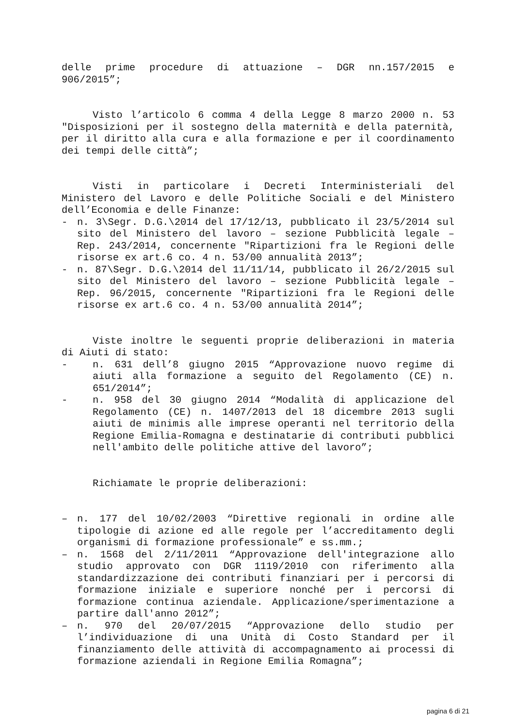delle prime procedure di attuazione – DGR nn.157/2015 e 906/2015”;
Visto l’articolo 6 comma 4 della Legge 8 marzo 2000 n. 53 "Disposizioni per il sostegno della maternità e della paternità, per il diritto alla cura e alla formazione e per il coordinamento dei tempi delle città”;
Visti in particolare i Decreti Interministeriali del Ministero del Lavoro e delle Politiche Sociali e del Ministero dell’Economia e delle Finanze:
- n. 3\Segr. D.G.\2014 del 17/12/13, pubblicato il 23/5/2014 sul sito del Ministero del lavoro – sezione Pubblicità legale – Rep. 243/2014, concernente "Ripartizioni fra le Regioni delle risorse ex art.6 co. 4 n. 53/00 annualità 2013”;
- n. 87\Segr. D.G.\2014 del 11/11/14, pubblicato il 26/2/2015 sul sito del Ministero del lavoro – sezione Pubblicità legale – Rep. 96/2015, concernente "Ripartizioni fra le Regioni delle risorse ex art.6 co. 4 n. 53/00 annualità 2014”;
Viste inoltre le seguenti proprie deliberazioni in materia di Aiuti di stato:
- n. 631 dell’8 giugno 2015 “Approvazione nuovo regime di aiuti alla formazione a seguito del Regolamento (CE) n. 651/2014”;
- n. 958 del 30 giugno 2014 “Modalità di applicazione del Regolamento (CE) n. 1407/2013 del 18 dicembre 2013 sugli aiuti de minimis alle imprese operanti nel territorio della Regione Emilia-Romagna e destinatarie di contributi pubblici nell'ambito delle politiche attive del lavoro”;
Richiamate le proprie deliberazioni:
– n. 177 del 10/02/2003 “Direttive regionali in ordine alle tipologie di azione ed alle regole per l’accreditamento degli organismi di formazione professionale” e ss.mm.;
– n. 1568 del 2/11/2011 “Approvazione dell'integrazione allo studio approvato con DGR 1119/2010 con riferimento alla standardizzazione dei contributi finanziari per i percorsi di formazione iniziale e superiore nonché per i percorsi di formazione continua aziendale. Applicazione/sperimentazione a partire dall'anno 2012”;
– n. 970 del 20/07/2015 “Approvazione dello studio per l’individuazione di una Unità di Costo Standard per il finanziamento delle attività di accompagnamento ai processi di formazione aziendali in Regione Emilia Romagna”;
pagina 6 di 21